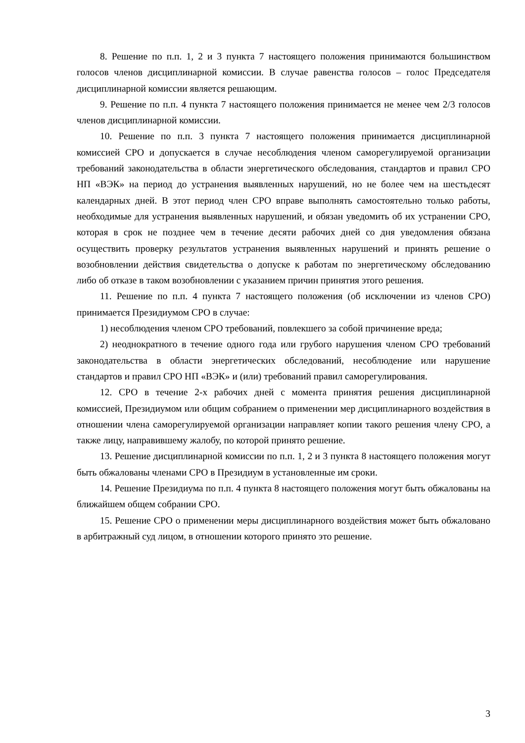8. Решение по п.п. 1, 2 и 3 пункта 7 настоящего положения принимаются большинством голосов членов дисциплинарной комиссии. В случае равенства голосов – голос Председателя дисциплинарной комиссии является решающим.
9. Решение по п.п. 4 пункта 7 настоящего положения принимается не менее чем 2/3 голосов членов дисциплинарной комиссии.
10. Решение по п.п. 3 пункта 7 настоящего положения принимается дисциплинарной комиссией СРО и допускается в случае несоблюдения членом саморегулируемой организации требований законодательства в области энергетического обследования, стандартов и правил СРО НП «ВЭК» на период до устранения выявленных нарушений, но не более чем на шестьдесят календарных дней. В этот период член СРО вправе выполнять самостоятельно только работы, необходимые для устранения выявленных нарушений, и обязан уведомить об их устранении СРО, которая в срок не позднее чем в течение десяти рабочих дней со дня уведомления обязана осуществить проверку результатов устранения выявленных нарушений и принять решение о возобновлении действия свидетельства о допуске к работам по энергетическому обследованию либо об отказе в таком возобновлении с указанием причин принятия этого решения.
11. Решение по п.п. 4 пункта 7 настоящего положения (об исключении из членов СРО) принимается Президиумом СРО в случае:
1) несоблюдения членом СРО требований, повлекшего за собой причинение вреда;
2) неоднократного в течение одного года или грубого нарушения членом СРО требований законодательства в области энергетических обследований, несоблюдение или нарушение стандартов и правил СРО НП «ВЭК» и (или) требований правил саморегулирования.
12. СРО в течение 2-х рабочих дней с момента принятия решения дисциплинарной комиссией, Президиумом или общим собранием о применении мер дисциплинарного воздействия в отношении члена саморегулируемой организации направляет копии такого решения члену СРО, а также лицу, направившему жалобу, по которой принято решение.
13. Решение дисциплинарной комиссии по п.п. 1, 2 и 3 пункта 8 настоящего положения могут быть обжалованы членами СРО в Президиум в установленные им сроки.
14. Решение Президиума по п.п. 4 пункта 8 настоящего положения могут быть обжалованы на ближайшем общем собрании СРО.
15. Решение СРО о применении меры дисциплинарного воздействия может быть обжаловано в арбитражный суд лицом, в отношении которого принято это решение.
3